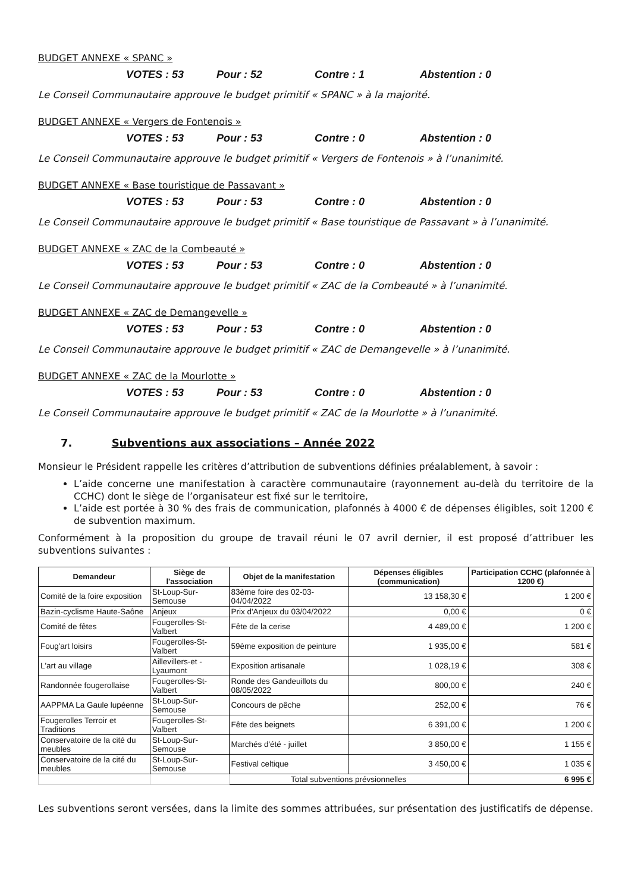BUDGET ANNEXE « SPANC »
VOTES : 53 Pour : 52 Contre : 1 Abstention : 0
Le Conseil Communautaire approuve le budget primitif « SPANC » à la majorité.
BUDGET ANNEXE « Vergers de Fontenois »
VOTES : 53 Pour : 53 Contre : 0 Abstention : 0
Le Conseil Communautaire approuve le budget primitif « Vergers de Fontenois » à l’unanimité.
BUDGET ANNEXE « Base touristique de Passavant »
VOTES : 53 Pour : 53 Contre : 0 Abstention : 0
Le Conseil Communautaire approuve le budget primitif « Base touristique de Passavant » à l’unanimité.
BUDGET ANNEXE « ZAC de la Combeauté »
VOTES : 53 Pour : 53 Contre : 0 Abstention : 0
Le Conseil Communautaire approuve le budget primitif « ZAC de la Combeauté » à l’unanimité.
BUDGET ANNEXE « ZAC de Demangevelle »
VOTES : 53 Pour : 53 Contre : 0 Abstention : 0
Le Conseil Communautaire approuve le budget primitif « ZAC de Demangevelle » à l’unanimité.
BUDGET ANNEXE « ZAC de la Mourlotte »
VOTES : 53 Pour : 53 Contre : 0 Abstention : 0
Le Conseil Communautaire approuve le budget primitif « ZAC de la Mourlotte » à l’unanimité.
7. Subventions aux associations – Année 2022
Monsieur le Président rappelle les critères d’attribution de subventions définies préalablement, à savoir :
L’aide concerne une manifestation à caractère communautaire (rayonnement au-delà du territoire de la CCHC) dont le siège de l’organisateur est fixé sur le territoire,
L’aide est portée à 30 % des frais de communication, plafonnés à 4000 € de dépenses éligibles, soit 1200 € de subvention maximum.
Conformément à la proposition du groupe de travail réuni le 07 avril dernier, il est proposé d’attribuer les subventions suivantes :
| Demandeur | Siège de l'association | Objet de la manifestation | Dépenses éligibles (communication) | Participation CCHC (plafonnée à 1200 €) |
| --- | --- | --- | --- | --- |
| Comité de la foire exposition | St-Loup-Sur-Semouse | 83ème foire des 02-03-04/04/2022 | 13 158,30 € | 1 200 € |
| Bazin-cyclisme Haute-Saône | Anjeux | Prix d'Anjeux du 03/04/2022 | 0,00 € | 0 € |
| Comité de fêtes | Fougerolles-St-Valbert | Fête de la cerise | 4 489,00 € | 1 200 € |
| Foug'art loisirs | Fougerolles-St-Valbert | 59ème exposition de peinture | 1 935,00 € | 581 € |
| L'art au village | Aillevillers-et -Lyaumont | Exposition artisanale | 1 028,19 € | 308 € |
| Randonnée fougerollaise | Fougerolles-St-Valbert | Ronde des Gandeuillots du 08/05/2022 | 800,00 € | 240 € |
| AAPPMA La Gaule lupéenne | St-Loup-Sur-Semouse | Concours de pêche | 252,00 € | 76 € |
| Fougerolles Terroir et Traditions | Fougerolles-St-Valbert | Fête des beignets | 6 391,00 € | 1 200 € |
| Conservatoire de la cité du meubles | St-Loup-Sur-Semouse | Marchés d'été - juillet | 3 850,00 € | 1 155 € |
| Conservatoire de la cité du meubles | St-Loup-Sur-Semouse | Festival celtique | 3 450,00 € | 1 035 € |
| | | Total subventions prévsionnelles | | 6 995 € |
Les subventions seront versées, dans la limite des sommes attribuées, sur présentation des justificatifs de dépense.